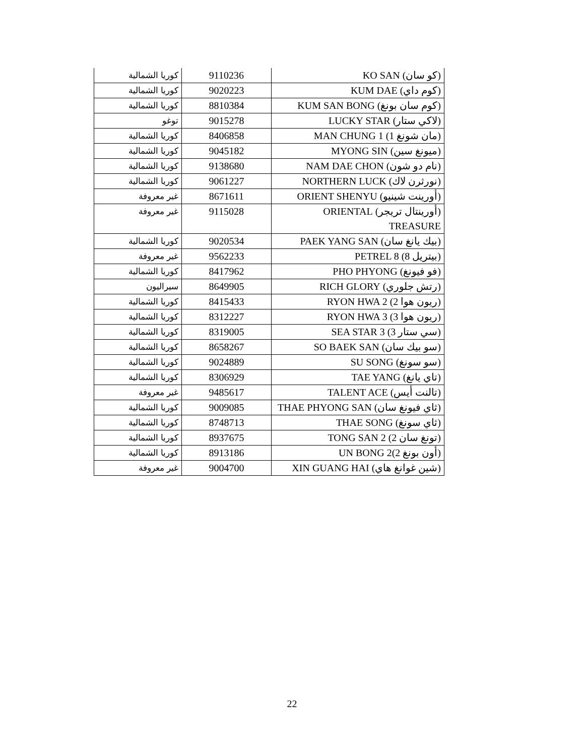| (كو سان) KO SAN | 9110236 | كوريا الشمالية |
| (كوم داي) KUM DAE | 9020223 | كوريا الشمالية |
| (كوم سان بونغ) KUM SAN BONG | 8810384 | كوريا الشمالية |
| (لاكي ستار) LUCKY STAR | 9015278 | توغو |
| (مان شونغ 1) MAN CHUNG 1 | 8406858 | كوريا الشمالية |
| (ميونغ سين) MYONG SIN | 9045182 | كوريا الشمالية |
| (نام دو شون) NAM DAE CHON | 9138680 | كوريا الشمالية |
| (نورثرن لاك) NORTHERN LUCK | 9061227 | كوريا الشمالية |
| (أورينت شينيو) ORIENT SHENYU | 8671611 | غير معروفة |
| (أورينتال تريجر) ORIENTAL TREASURE | 9115028 | غير معروفة |
| (بيك يانغ سان) PAEK YANG SAN | 9020534 | كوريا الشمالية |
| (بيتريل 8) PETREL 8 | 9562233 | غير معروفة |
| (فو فيونغ) PHO PHYONG | 8417962 | كوريا الشمالية |
| (رتش جلوري) RICH GLORY | 8649905 | سيراليون |
| (ريون هوا 2) RYON HWA 2 | 8415433 | كوريا الشمالية |
| (ريون هوا 3) RYON HWA 3 | 8312227 | كوريا الشمالية |
| (سي ستار 3) SEA STAR 3 | 8319005 | كوريا الشمالية |
| (سو بيك سان) SO BAEK SAN | 8658267 | كوريا الشمالية |
| (سو سونغ) SU SONG | 9024889 | كوريا الشمالية |
| (تاي يانغ) TAE YANG | 8306929 | كوريا الشمالية |
| (تالنت أيس) TALENT ACE | 9485617 | غير معروفة |
| (ثاي فيونغ سان) THAE PHYONG SAN | 9009085 | كوريا الشمالية |
| (ثاي سونغ) THAE SONG | 8748713 | كوريا الشمالية |
| (تونغ سان 2) TONG SAN 2 | 8937675 | كوريا الشمالية |
| (أون بونغ 2)UN BONG 2 | 8913186 | كوريا الشمالية |
| (شين غوانغ هاي) XIN GUANG HAI | 9004700 | غير معروفة |
22